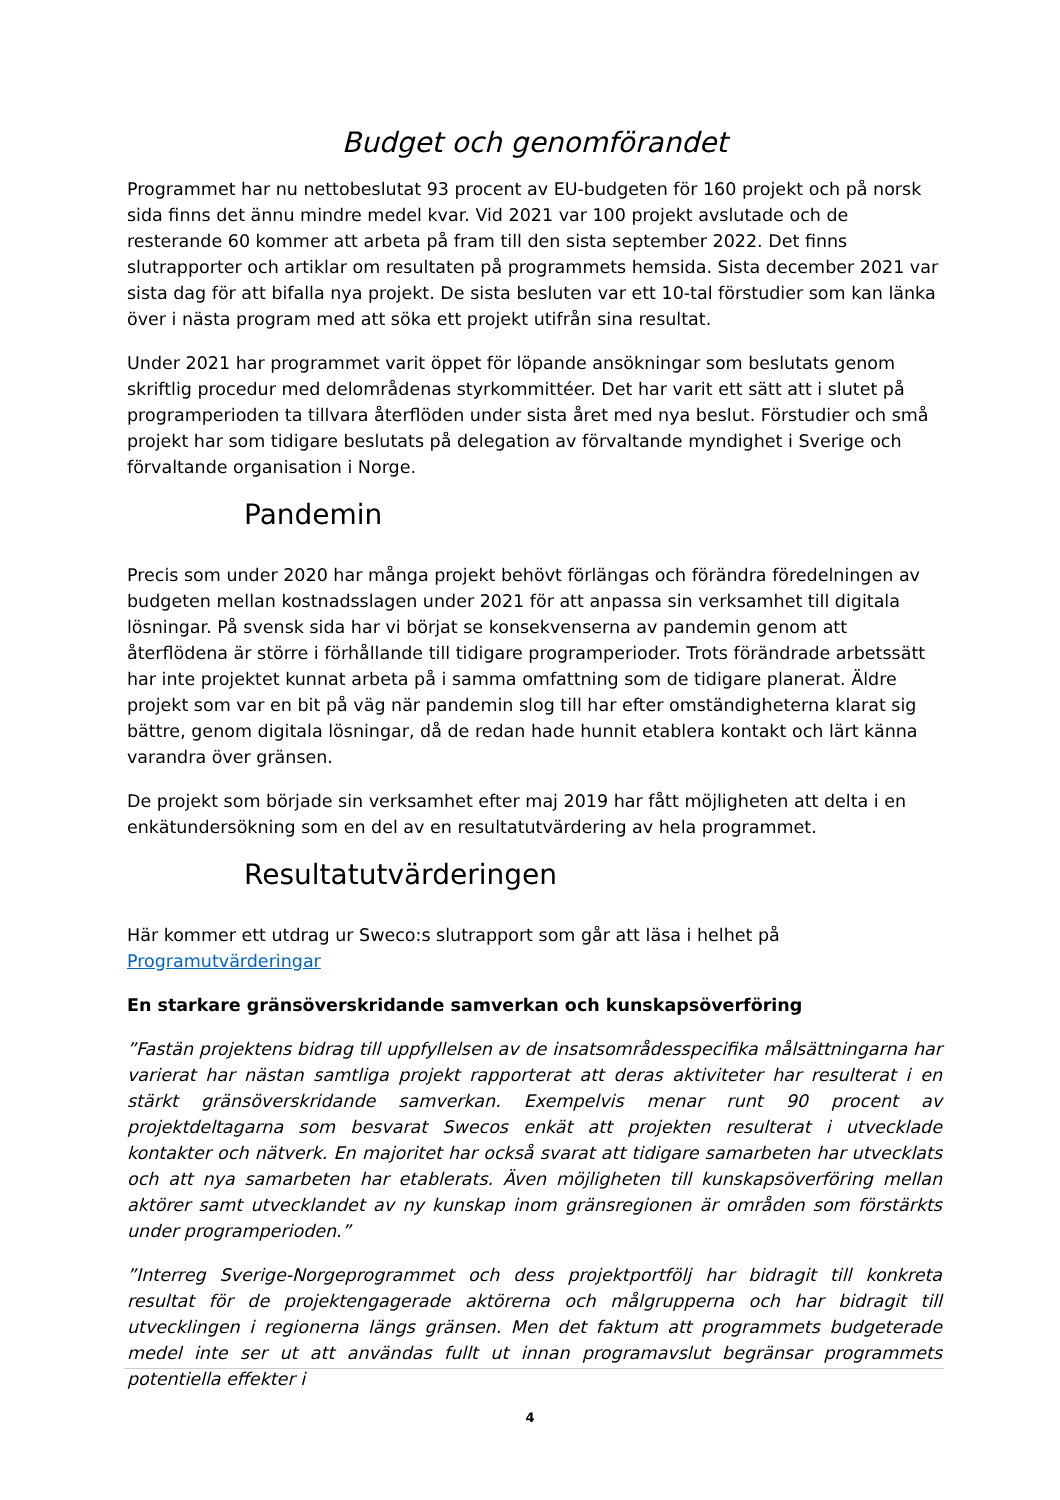Budget och genomförandet
Programmet har nu nettobeslutat 93 procent av EU-budgeten för 160 projekt och på norsk sida finns det ännu mindre medel kvar. Vid 2021 var 100 projekt avslutade och de resterande 60 kommer att arbeta på fram till den sista september 2022. Det finns slutrapporter och artiklar om resultaten på programmets hemsida. Sista december 2021 var sista dag för att bifalla nya projekt. De sista besluten var ett 10-tal förstudier som kan länka över i nästa program med att söka ett projekt utifrån sina resultat.
Under 2021 har programmet varit öppet för löpande ansökningar som beslutats genom skriftlig procedur med delområdenas styrkommittéer. Det har varit ett sätt att i slutet på programperioden ta tillvara återflöden under sista året med nya beslut. Förstudier och små projekt har som tidigare beslutats på delegation av förvaltande myndighet i Sverige och förvaltande organisation i Norge.
Pandemin
Precis som under 2020 har många projekt behövt förlängas och förändra föredelningen av budgeten mellan kostnadsslagen under 2021 för att anpassa sin verksamhet till digitala lösningar. På svensk sida har vi börjat se konsekvenserna av pandemin genom att återflödena är större i förhållande till tidigare programperioder. Trots förändrade arbetssätt har inte projektet kunnat arbeta på i samma omfattning som de tidigare planerat. Äldre projekt som var en bit på väg när pandemin slog till har efter omständigheterna klarat sig bättre, genom digitala lösningar, då de redan hade hunnit etablera kontakt och lärt känna varandra över gränsen.
De projekt som började sin verksamhet efter maj 2019 har fått möjligheten att delta i en enkätundersökning som en del av en resultatutvärdering av hela programmet.
Resultatutvärderingen
Här kommer ett utdrag ur Sweco:s slutrapport som går att läsa i helhet på
Programutvärderingar
En starkare gränsöverskridande samverkan och kunskapsöverföring
”Fastän projektens bidrag till uppfyllelsen av de insatsområdesspecifika målsättningarna har varierat har nästan samtliga projekt rapporterat att deras aktiviteter har resulterat i en stärkt gränsöverskridande samverkan. Exempelvis menar runt 90 procent av projektdeltagarna som besvarat Swecos enkät att projekten resulterat i utvecklade kontakter och nätverk. En majoritet har också svarat att tidigare samarbeten har utvecklats och att nya samarbeten har etablerats. Även möjligheten till kunskapsöverföring mellan aktörer samt utvecklandet av ny kunskap inom gränsregionen är områden som förstärkts under programperioden.”
”Interreg Sverige-Norgeprogrammet och dess projektportfölj har bidragit till konkreta resultat för de projektengagerade aktörerna och målgrupperna och har bidragit till utvecklingen i regionerna längs gränsen. Men det faktum att programmets budgeterade medel inte ser ut att användas fullt ut innan programavslut begränsar programmets potentiella effekter i
4